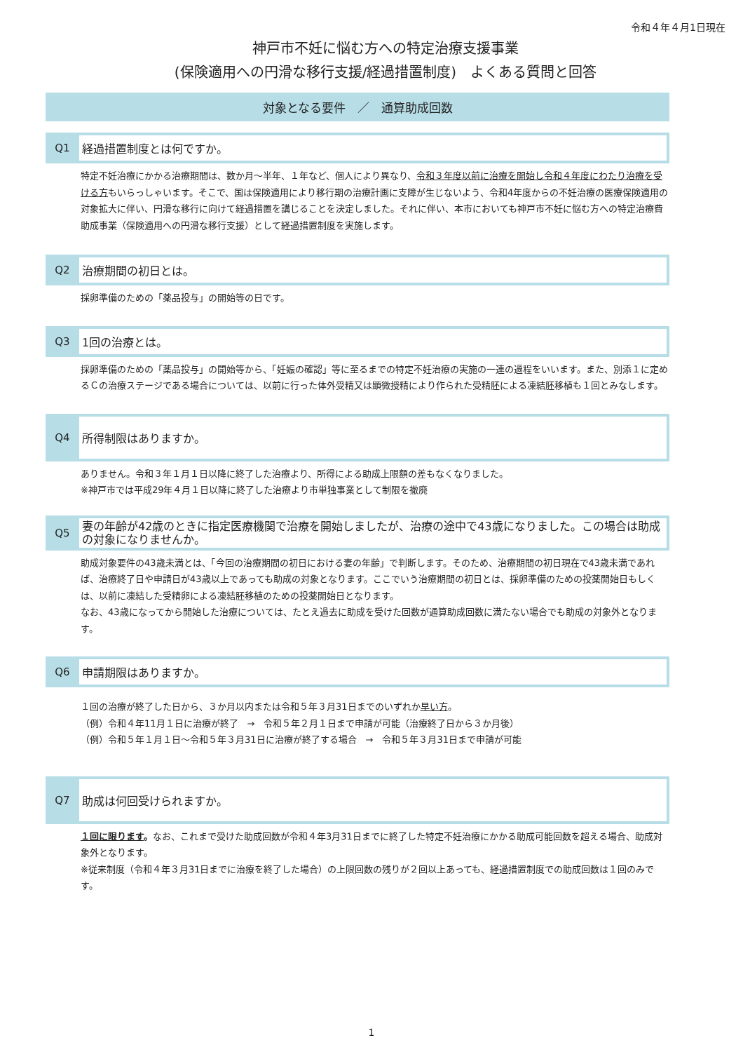令和４年４月1日現在
神戸市不妊に悩む方への特定治療支援事業
(保険適用への円滑な移行支援/経過措置制度)　よくある質問と回答
対象となる要件　／　通算助成回数
Q1
経過措置制度とは何ですか。
特定不妊治療にかかる治療期間は、数か月～半年、１年など、個人により異なり、令和３年度以前に治療を開始し令和４年度にわたり治療を受ける方もいらっしゃいます。そこで、国は保険適用により移行期の治療計画に支障が生じないよう、令和4年度からの不妊治療の医療保険適用の対象拡大に伴い、円滑な移行に向けて経過措置を講じることを決定しました。それに伴い、本市においても神戸市不妊に悩む方への特定治療費助成事業（保険適用への円滑な移行支援）として経過措置制度を実施します。
Q2
治療期間の初日とは。
採卵準備のための「薬品投与」の開始等の日です。
Q3
1回の治療とは。
採卵準備のための「薬品投与」の開始等から、「妊娠の確認」等に至るまでの特定不妊治療の実施の一連の過程をいいます。また、別添１に定めるＣの治療ステージである場合については、以前に行った体外受精又は顕微授精により作られた受精胚による凍結胚移植も１回とみなします。
Q4
所得制限はありますか。
ありません。令和３年１月１日以降に終了した治療より、所得による助成上限額の差もなくなりました。
※神戸市では平成29年４月１日以降に終了した治療より市単独事業として制限を撤廃
Q5
妻の年齢が42歳のときに指定医療機関で治療を開始しましたが、治療の途中で43歳になりました。この場合は助成の対象になりませんか。
助成対象要件の43歳未満とは、「今回の治療期間の初日における妻の年齢」で判断します。そのため、治療期間の初日現在で43歳未満であれば、治療終了日や申請日が43歳以上であっても助成の対象となります。ここでいう治療期間の初日とは、採卵準備のための投薬開始日もしくは、以前に凍結した受精卵による凍結胚移植のための投薬開始日となります。
なお、43歳になってから開始した治療については、たとえ過去に助成を受けた回数が通算助成回数に満たない場合でも助成の対象外となります。
Q6
申請期限はありますか。
１回の治療が終了した日から、３か月以内または令和５年３月31日までのいずれか早い方。
（例）令和４年11月１日に治療が終了　→　令和５年２月１日まで申請が可能（治療終了日から３か月後）
（例）令和５年１月１日～令和５年３月31日に治療が終了する場合　→　令和５年３月31日まで申請が可能
Q7
助成は何回受けられますか。
１回に限ります。なお、これまで受けた助成回数が令和４年3月31日までに終了した特定不妊治療にかかる助成可能回数を超える場合、助成対象外となります。
※従来制度（令和４年３月31日までに治療を終了した場合）の上限回数の残りが２回以上あっても、経過措置制度での助成回数は１回のみです。
1